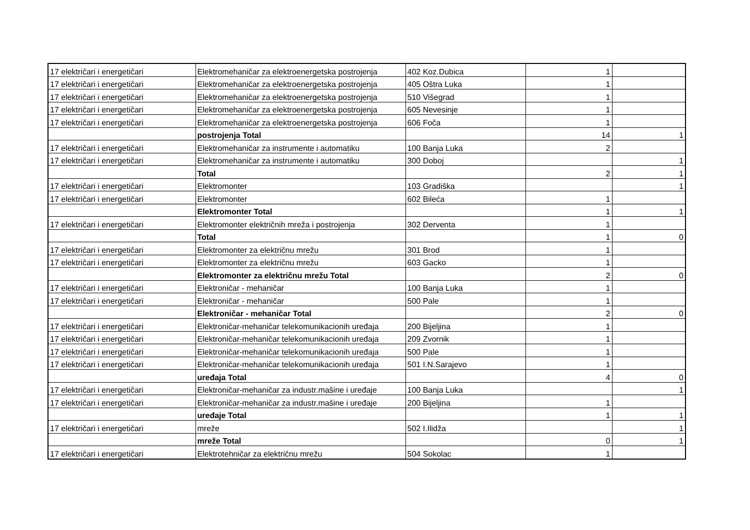| 17 električari i energetičari | Elektromehaničar za elektroenergetska postrojenja | 402 Koz.Dubica | 1 | |
| 17 električari i energetičari | Elektromehaničar za elektroenergetska postrojenja | 405 Oštra Luka | 1 | |
| 17 električari i energetičari | Elektromehaničar za elektroenergetska postrojenja | 510 Višegrad | 1 | |
| 17 električari i energetičari | Elektromehaničar za elektroenergetska postrojenja | 605 Nevesinje | 1 | |
| 17 električari i energetičari | Elektromehaničar za elektroenergetska postrojenja | 606 Foča | 1 | |
| | postrojenja Total | | 14 | 1 |
| 17 električari i energetičari | Elektromehaničar za instrumente i automatiku | 100 Banja Luka | 2 | |
| 17 električari i energetičari | Elektromehaničar za instrumente i automatiku | 300 Doboj | | 1 |
| | Total | | 2 | 1 |
| 17 električari i energetičari | Elektromonter | 103 Gradiška | | 1 |
| 17 električari i energetičari | Elektromonter | 602 Bileća | 1 | |
| | Elektromonter Total | | 1 | 1 |
| 17 električari i energetičari | Elektromonter električnih mreža i postrojenja | 302 Derventa | 1 | |
| | Total | | 1 | 0 |
| 17 električari i energetičari | Elektromonter za električnu mrežu | 301 Brod | 1 | |
| 17 električari i energetičari | Elektromonter za električnu mrežu | 603 Gacko | 1 | |
| | Elektromonter za električnu mrežu Total | | 2 | 0 |
| 17 električari i energetičari | Elektroničar - mehaničar | 100 Banja Luka | 1 | |
| 17 električari i energetičari | Elektroničar - mehaničar | 500 Pale | 1 | |
| | Elektroničar - mehaničar Total | | 2 | 0 |
| 17 električari i energetičari | Elektroničar-mehaničar telekomunikacionih uređaja | 200 Bijeljina | 1 | |
| 17 električari i energetičari | Elektroničar-mehaničar telekomunikacionih uređaja | 209 Zvornik | 1 | |
| 17 električari i energetičari | Elektroničar-mehaničar telekomunikacionih uređaja | 500 Pale | 1 | |
| 17 električari i energetičari | Elektroničar-mehaničar telekomunikacionih uređaja | 501 I.N.Sarajevo | 1 | |
| | uređaja Total | | 4 | 0 |
| 17 električari i energetičari | Elektroničar-mehaničar za industr.mašine i uređaje | 100 Banja Luka | | 1 |
| 17 električari i energetičari | Elektroničar-mehaničar za industr.mašine i uređaje | 200 Bijeljina | 1 | |
| | uređaje Total | | 1 | 1 |
| 17 električari i energetičari | mreže | 502 I.Ilidža | | 1 |
| | mreže Total | | 0 | 1 |
| 17 električari i energetičari | Elektrotehničar za električnu mrežu | 504 Sokolac | 1 | |